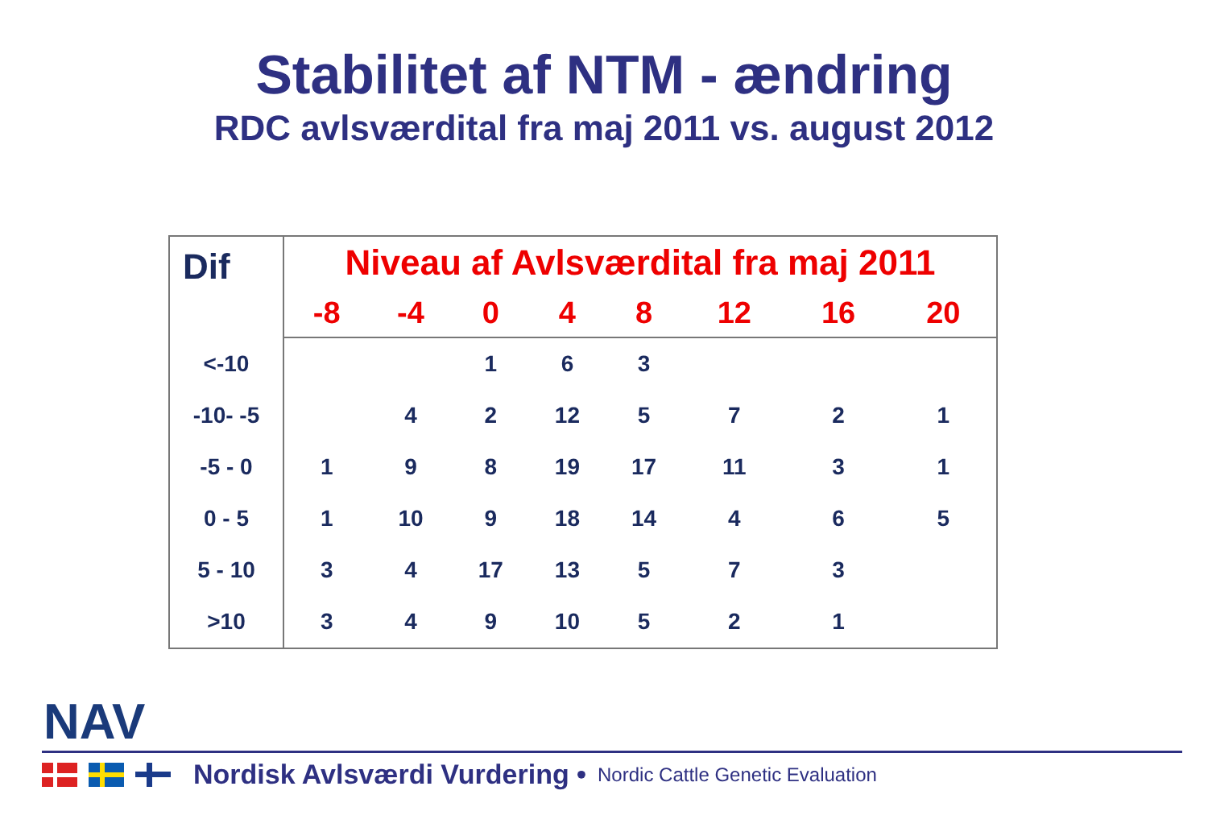Stabilitet af NTM - ændring
RDC avlsværdital fra maj 2011 vs. august 2012
| Dif | Niveau af Avlsværdital fra maj 2011 | | | | | | | |
| --- | --- | --- | --- | --- | --- | --- | --- | --- |
| | -8 | -4 | 0 | 4 | 8 | 12 | 16 | 20 |
| <-10 | | | 1 | 6 | 3 | | | |
| -10- -5 | | 4 | 2 | 12 | 5 | 7 | 2 | 1 |
| -5 - 0 | 1 | 9 | 8 | 19 | 17 | 11 | 3 | 1 |
| 0 - 5 | 1 | 10 | 9 | 18 | 14 | 4 | 6 | 5 |
| 5 - 10 | 3 | 4 | 17 | 13 | 5 | 7 | 3 | |
| >10 | 3 | 4 | 9 | 10 | 5 | 2 | 1 | |
NAV
Nordisk Avlsværdi Vurdering • Nordic Cattle Genetic Evaluation